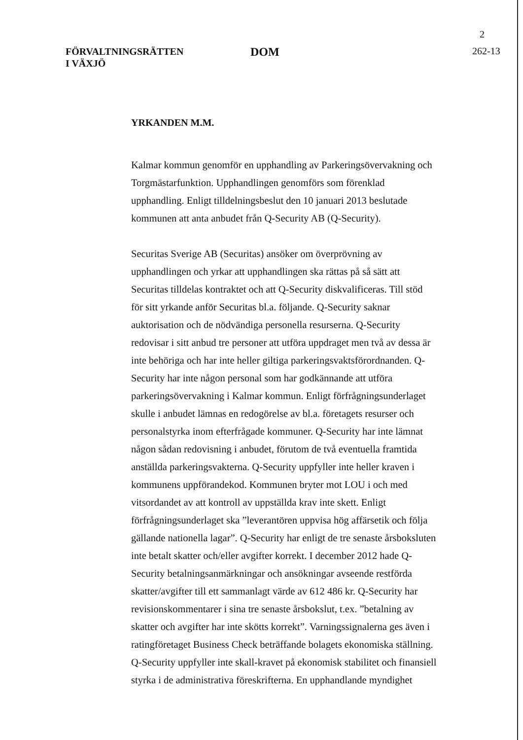2
FÖRVALTNINGSRÄTTEN
I VÄXJÖ
DOM
262-13
YRKANDEN M.M.
Kalmar kommun genomför en upphandling av Parkeringsövervakning och Torgmästarfunktion. Upphandlingen genomförs som förenklad upphandling. Enligt tilldelningsbeslut den 10 januari 2013 beslutade kommunen att anta anbudet från Q-Security AB (Q-Security).
Securitas Sverige AB (Securitas) ansöker om överprövning av upphandlingen och yrkar att upphandlingen ska rättas på så sätt att Securitas tilldelas kontraktet och att Q-Security diskvalificeras. Till stöd för sitt yrkande anför Securitas bl.a. följande. Q-Security saknar auktorisation och de nödvändiga personella resurserna. Q-Security redovisar i sitt anbud tre personer att utföra uppdraget men två av dessa är inte behöriga och har inte heller giltiga parkeringsvaktsförordnanden. Q-Security har inte någon personal som har godkännande att utföra parkeringsövervakning i Kalmar kommun. Enligt förfrågningsunderlaget skulle i anbudet lämnas en redogörelse av bl.a. företagets resurser och personalstyrka inom efterfrågade kommuner. Q-Security har inte lämnat någon sådan redovisning i anbudet, förutom de två eventuella framtida anställda parkeringsvakterna. Q-Security uppfyller inte heller kraven i kommunens uppförandekod. Kommunen bryter mot LOU i och med vitsordandet av att kontroll av uppställda krav inte skett. Enligt förfrågningsunderlaget ska ”leverantören uppvisa hög affärsetik och följa gällande nationella lagar”. Q-Security har enligt de tre senaste årsboksluten inte betalt skatter och/eller avgifter korrekt. I december 2012 hade Q-Security betalningsanmärkningar och ansökningar avseende restförda skatter/avgifter till ett sammanlagt värde av 612 486 kr. Q-Security har revisionskommentarer i sina tre senaste årsbokslut, t.ex. ”betalning av skatter och avgifter har inte skötts korrekt”. Varningssignalerna ges även i ratingföretaget Business Check beträffande bolagets ekonomiska ställning. Q-Security uppfyller inte skall-kravet på ekonomisk stabilitet och finansiell styrka i de administrativa föreskrifterna. En upphandlande myndighet